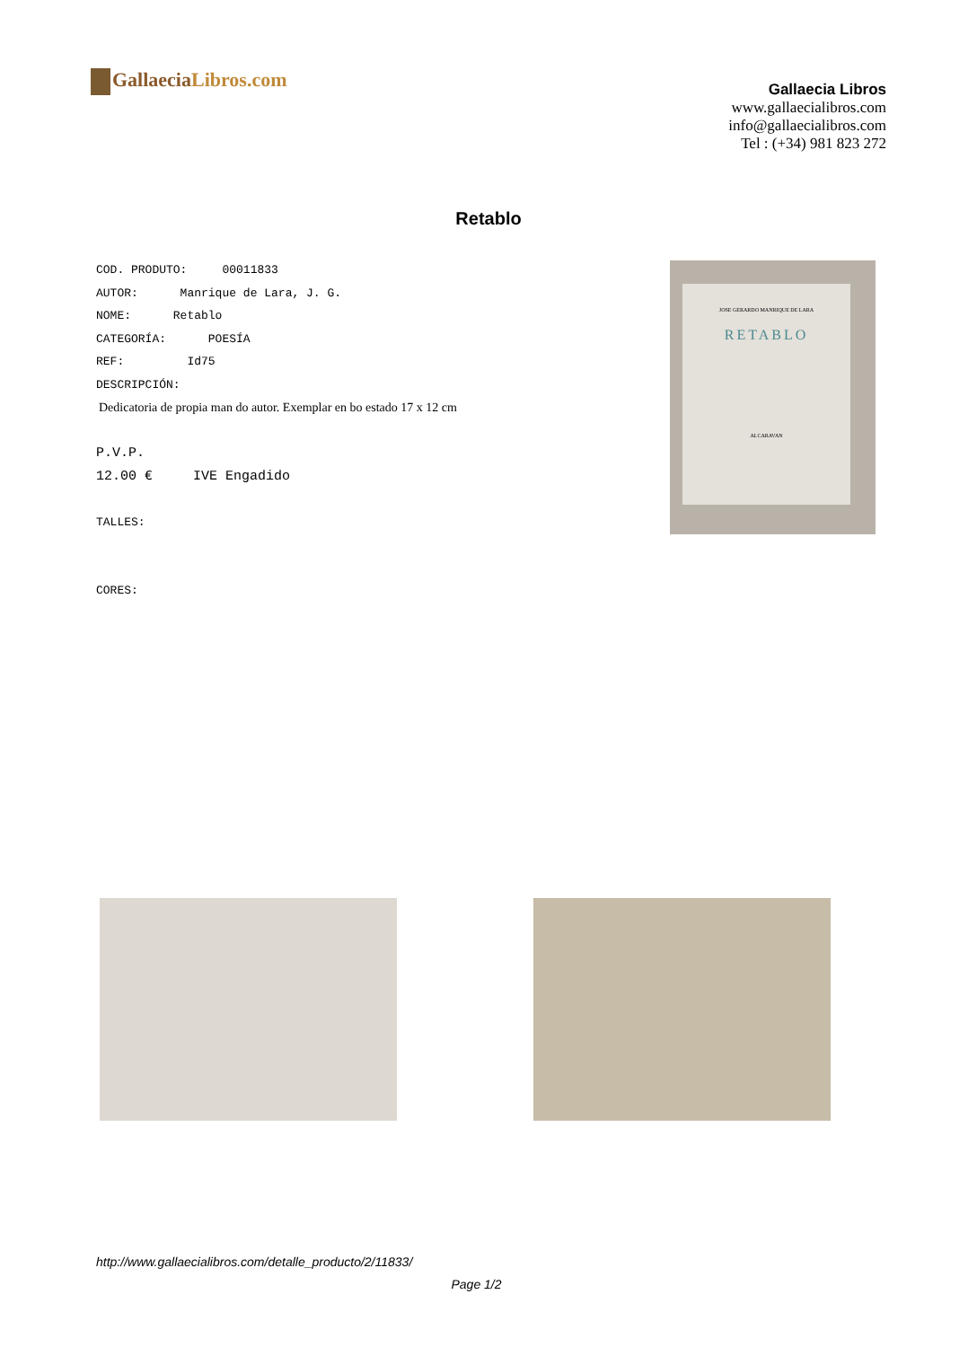GallaeciaLibros.com
Gallaecia Libros
www.gallaecialibros.com
info@gallaecialibros.com
Tel : (+34) 981 823 272
Retablo
COD. PRODUTO: 00011833
AUTOR: Manrique de Lara, J. G.
NOME: Retablo
CATEGORÍA: POESÍA
REF: Id75
DESCRIPCIÓN:
Dedicatoria de propia man do autor. Exemplar en bo estado 17 x 12 cm
P.V.P.
12.00 € IVE Engadido
TALLES:
CORES:
JOSE GERARDO MANRIQUE DE LARA
RETABLO
ALCARAVAN
http://www.gallaecialibros.com/detalle_producto/2/11833/
Page 1/2